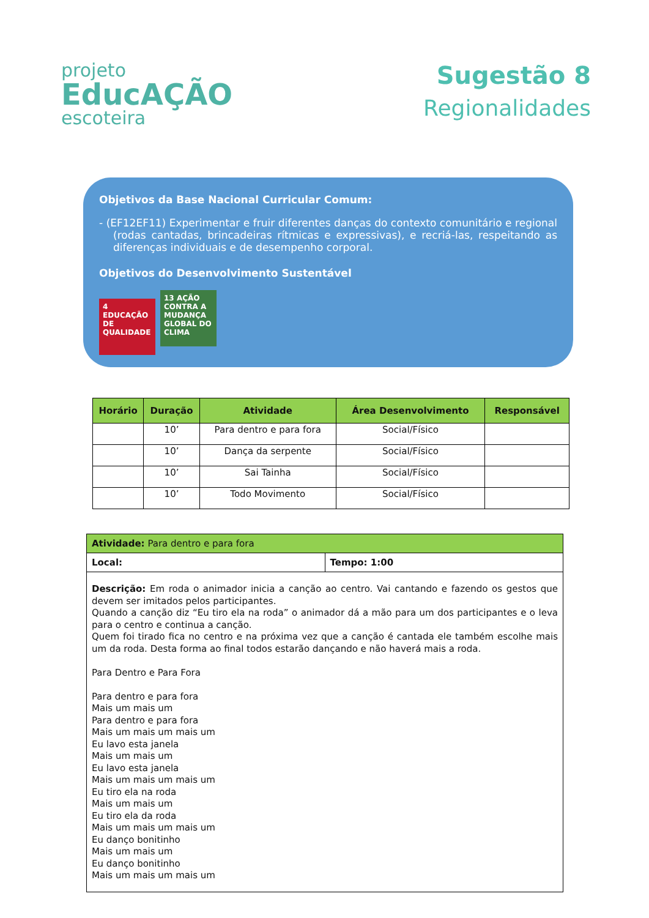projeto
EducAÇÃO
escoteira
Sugestão 8
Regionalidades
Objetivos da Base Nacional Curricular Comum:
- (EF12EF11) Experimentar e fruir diferentes danças do contexto comunitário e regional (rodas cantadas, brincadeiras rítmicas e expressivas), e recriá-las, respeitando as diferenças individuais e de desempenho corporal.
Objetivos do Desenvolvimento Sustentável
4 EDUCAÇÃO DE QUALIDADE 13 AÇÃO CONTRA A MUDANÇA GLOBAL DO CLIMA
| Horário | Duração | Atividade | Área Desenvolvimento | Responsável |
| --- | --- | --- | --- | --- |
| | 10’ | Para dentro e para fora | Social/Físico | |
| | 10’ | Dança da serpente | Social/Físico | |
| | 10’ | Sai Tainha | Social/Físico | |
| | 10’ | Todo Movimento | Social/Físico | |
| Atividade: Para dentro e para fora | |
| Local: | Tempo: 1:00 |
| Descrição: Em roda o animador inicia a canção ao centro. Vai cantando e fazendo os gestos que devem ser imitados pelos participantes. Quando a canção diz “Eu tiro ela na roda” o animador dá a mão para um dos participantes e o leva para o centro e continua a canção. Quem foi tirado fica no centro e na próxima vez que a canção é cantada ele também escolhe mais um da roda. Desta forma ao final todos estarão dançando e não haverá mais a roda. Para Dentro e Para Fora Para dentro e para fora Mais um mais um Para dentro e para fora Mais um mais um mais um Eu lavo esta janela Mais um mais um Eu lavo esta janela Mais um mais um mais um Eu tiro ela na roda Mais um mais um Eu tiro ela da roda Mais um mais um mais um Eu danço bonitinho Mais um mais um Eu danço bonitinho Mais um mais um mais um | |